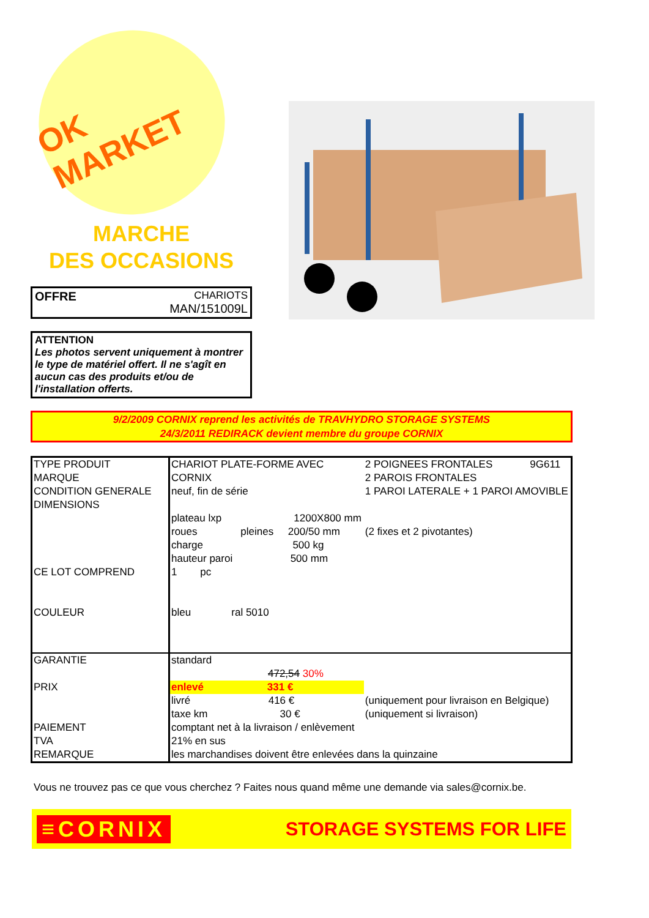OK MARKET
MARCHE
DES OCCASIONS
OFFRE
CHARIOTS
MAN/151009L
ATTENTION
Les photos servent uniquement à montrer le type de matériel offert. Il ne s'agît en aucun cas des produits et/ou de l'installation offerts.
9/2/2009 CORNIX reprend les activités de TRAVHYDRO STORAGE SYSTEMS
24/3/2011 REDIRACK devient membre du groupe CORNIX
| TYPE PRODUIT | CHARIOT PLATE-FORME AVEC | 2 POIGNEES FRONTALES | 9G611 |
| MARQUE | CORNIX | 2 PAROIS FRONTALES | |
| CONDITION GENERALE | neuf, fin de série | 1 PAROI LATERALE + 1 PAROI AMOVIBLE | |
| DIMENSIONS | | | |
| | plateau lxp 1200X800 mm | | |
| | roues pleines 200/50 mm | (2 fixes et 2 pivotantes) | |
| | charge 500 kg | | |
| | hauteur paroi 500 mm | | |
| CE LOT COMPREND | 1 pc | | |
| COULEUR | bleu ral 5010 | | |
| GARANTIE | standard | | |
| | 472,54 30% | | |
| PRIX | enlevé 331 € | | |
| | livré 416 € | (uniquement pour livraison en Belgique) | |
| | taxe km 30 € | (uniquement si livraison) | |
| PAIEMENT | comptant net à la livraison / enlèvement | | |
| TVA | 21% en sus | | |
| REMARQUE | les marchandises doivent être enlevées dans la quinzaine | | |
Vous ne trouvez pas ce que vous cherchez ? Faites nous quand même une demande via sales@cornix.be.
≡CORNIX STORAGE SYSTEMS FOR LIFE